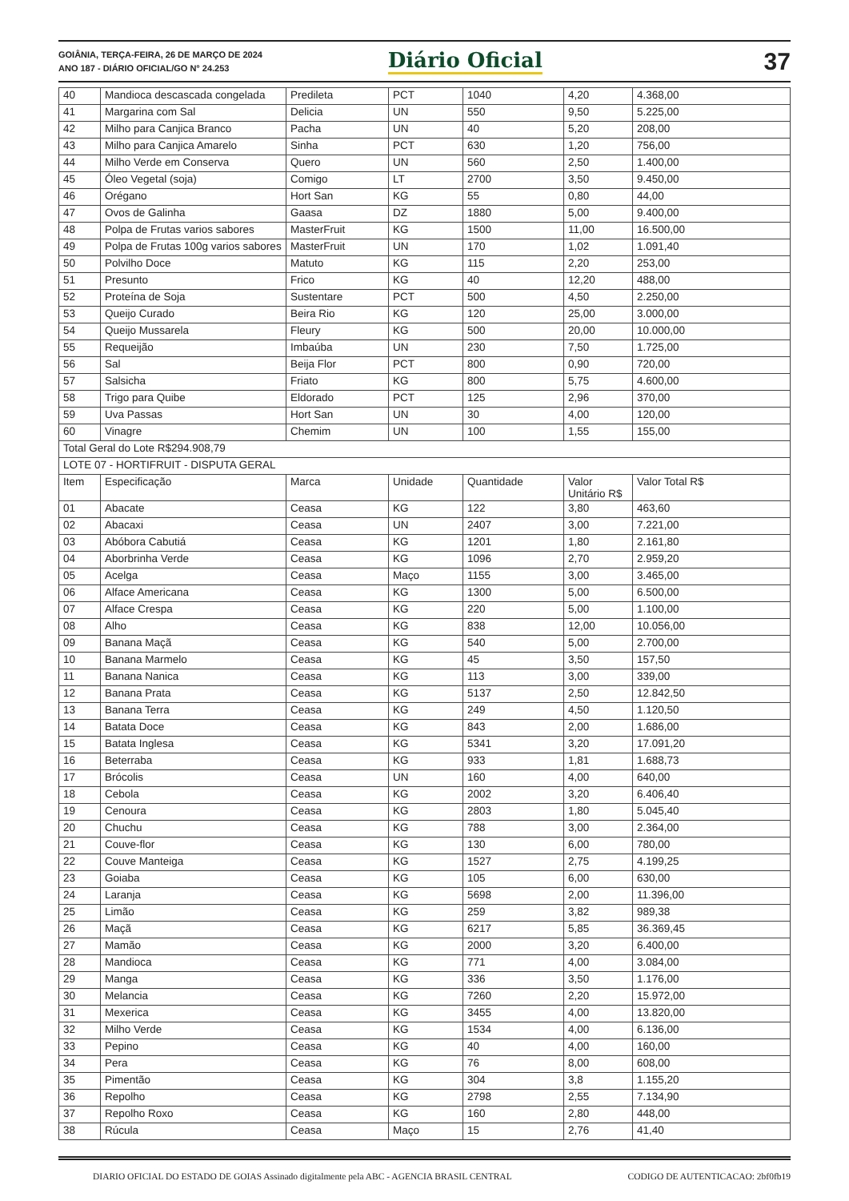GOIÂNIA, TERÇA-FEIRA, 26 DE MARÇO DE 2024
ANO 187 - DIÁRIO OFICIAL/GO N° 24.253
Diário Oficial
37
| 40 | Mandioca descascada congelada | Predileta | PCT | 1040 | 4,20 | 4.368,00 |
| 41 | Margarina com Sal | Delicia | UN | 550 | 9,50 | 5.225,00 |
| 42 | Milho para Canjica Branco | Pacha | UN | 40 | 5,20 | 208,00 |
| 43 | Milho para Canjica Amarelo | Sinha | PCT | 630 | 1,20 | 756,00 |
| 44 | Milho Verde em Conserva | Quero | UN | 560 | 2,50 | 1.400,00 |
| 45 | Óleo Vegetal (soja) | Comigo | LT | 2700 | 3,50 | 9.450,00 |
| 46 | Orégano | Hort San | KG | 55 | 0,80 | 44,00 |
| 47 | Ovos de Galinha | Gaasa | DZ | 1880 | 5,00 | 9.400,00 |
| 48 | Polpa de Frutas varios sabores | MasterFruit | KG | 1500 | 11,00 | 16.500,00 |
| 49 | Polpa de Frutas 100g varios sabores | MasterFruit | UN | 170 | 1,02 | 1.091,40 |
| 50 | Polvilho Doce | Matuto | KG | 115 | 2,20 | 253,00 |
| 51 | Presunto | Frico | KG | 40 | 12,20 | 488,00 |
| 52 | Proteína de Soja | Sustentare | PCT | 500 | 4,50 | 2.250,00 |
| 53 | Queijo Curado | Beira Rio | KG | 120 | 25,00 | 3.000,00 |
| 54 | Queijo Mussarela | Fleury | KG | 500 | 20,00 | 10.000,00 |
| 55 | Requeijão | Imbaúba | UN | 230 | 7,50 | 1.725,00 |
| 56 | Sal | Beija Flor | PCT | 800 | 0,90 | 720,00 |
| 57 | Salsicha | Friato | KG | 800 | 5,75 | 4.600,00 |
| 58 | Trigo para Quibe | Eldorado | PCT | 125 | 2,96 | 370,00 |
| 59 | Uva Passas | Hort San | UN | 30 | 4,00 | 120,00 |
| 60 | Vinagre | Chemim | UN | 100 | 1,55 | 155,00 |
| Total Geral do Lote R$294.908,79 | | | | | | |
| LOTE 07 - HORTIFRUIT - DISPUTA GERAL | | | | | | |
| Item | Especificação | Marca | Unidade | Quantidade | Valor Unitário R$ | Valor Total R$ |
| 01 | Abacate | Ceasa | KG | 122 | 3,80 | 463,60 |
| 02 | Abacaxi | Ceasa | UN | 2407 | 3,00 | 7.221,00 |
| 03 | Abóbora Cabutiá | Ceasa | KG | 1201 | 1,80 | 2.161,80 |
| 04 | Aborbrinha Verde | Ceasa | KG | 1096 | 2,70 | 2.959,20 |
| 05 | Acelga | Ceasa | Maço | 1155 | 3,00 | 3.465,00 |
| 06 | Alface Americana | Ceasa | KG | 1300 | 5,00 | 6.500,00 |
| 07 | Alface Crespa | Ceasa | KG | 220 | 5,00 | 1.100,00 |
| 08 | Alho | Ceasa | KG | 838 | 12,00 | 10.056,00 |
| 09 | Banana Maçã | Ceasa | KG | 540 | 5,00 | 2.700,00 |
| 10 | Banana Marmelo | Ceasa | KG | 45 | 3,50 | 157,50 |
| 11 | Banana Nanica | Ceasa | KG | 113 | 3,00 | 339,00 |
| 12 | Banana Prata | Ceasa | KG | 5137 | 2,50 | 12.842,50 |
| 13 | Banana Terra | Ceasa | KG | 249 | 4,50 | 1.120,50 |
| 14 | Batata Doce | Ceasa | KG | 843 | 2,00 | 1.686,00 |
| 15 | Batata Inglesa | Ceasa | KG | 5341 | 3,20 | 17.091,20 |
| 16 | Beterraba | Ceasa | KG | 933 | 1,81 | 1.688,73 |
| 17 | Brócolis | Ceasa | UN | 160 | 4,00 | 640,00 |
| 18 | Cebola | Ceasa | KG | 2002 | 3,20 | 6.406,40 |
| 19 | Cenoura | Ceasa | KG | 2803 | 1,80 | 5.045,40 |
| 20 | Chuchu | Ceasa | KG | 788 | 3,00 | 2.364,00 |
| 21 | Couve-flor | Ceasa | KG | 130 | 6,00 | 780,00 |
| 22 | Couve Manteiga | Ceasa | KG | 1527 | 2,75 | 4.199,25 |
| 23 | Goiaba | Ceasa | KG | 105 | 6,00 | 630,00 |
| 24 | Laranja | Ceasa | KG | 5698 | 2,00 | 11.396,00 |
| 25 | Limão | Ceasa | KG | 259 | 3,82 | 989,38 |
| 26 | Maçã | Ceasa | KG | 6217 | 5,85 | 36.369,45 |
| 27 | Mamão | Ceasa | KG | 2000 | 3,20 | 6.400,00 |
| 28 | Mandioca | Ceasa | KG | 771 | 4,00 | 3.084,00 |
| 29 | Manga | Ceasa | KG | 336 | 3,50 | 1.176,00 |
| 30 | Melancia | Ceasa | KG | 7260 | 2,20 | 15.972,00 |
| 31 | Mexerica | Ceasa | KG | 3455 | 4,00 | 13.820,00 |
| 32 | Milho Verde | Ceasa | KG | 1534 | 4,00 | 6.136,00 |
| 33 | Pepino | Ceasa | KG | 40 | 4,00 | 160,00 |
| 34 | Pera | Ceasa | KG | 76 | 8,00 | 608,00 |
| 35 | Pimentão | Ceasa | KG | 304 | 3,8 | 1.155,20 |
| 36 | Repolho | Ceasa | KG | 2798 | 2,55 | 7.134,90 |
| 37 | Repolho Roxo | Ceasa | KG | 160 | 2,80 | 448,00 |
| 38 | Rúcula | Ceasa | Maço | 15 | 2,76 | 41,40 |
DIARIO OFICIAL DO ESTADO DE GOIAS Assinado digitalmente pela ABC - AGENCIA BRASIL CENTRAL CODIGO DE AUTENTICACAO: 2bf0fb19